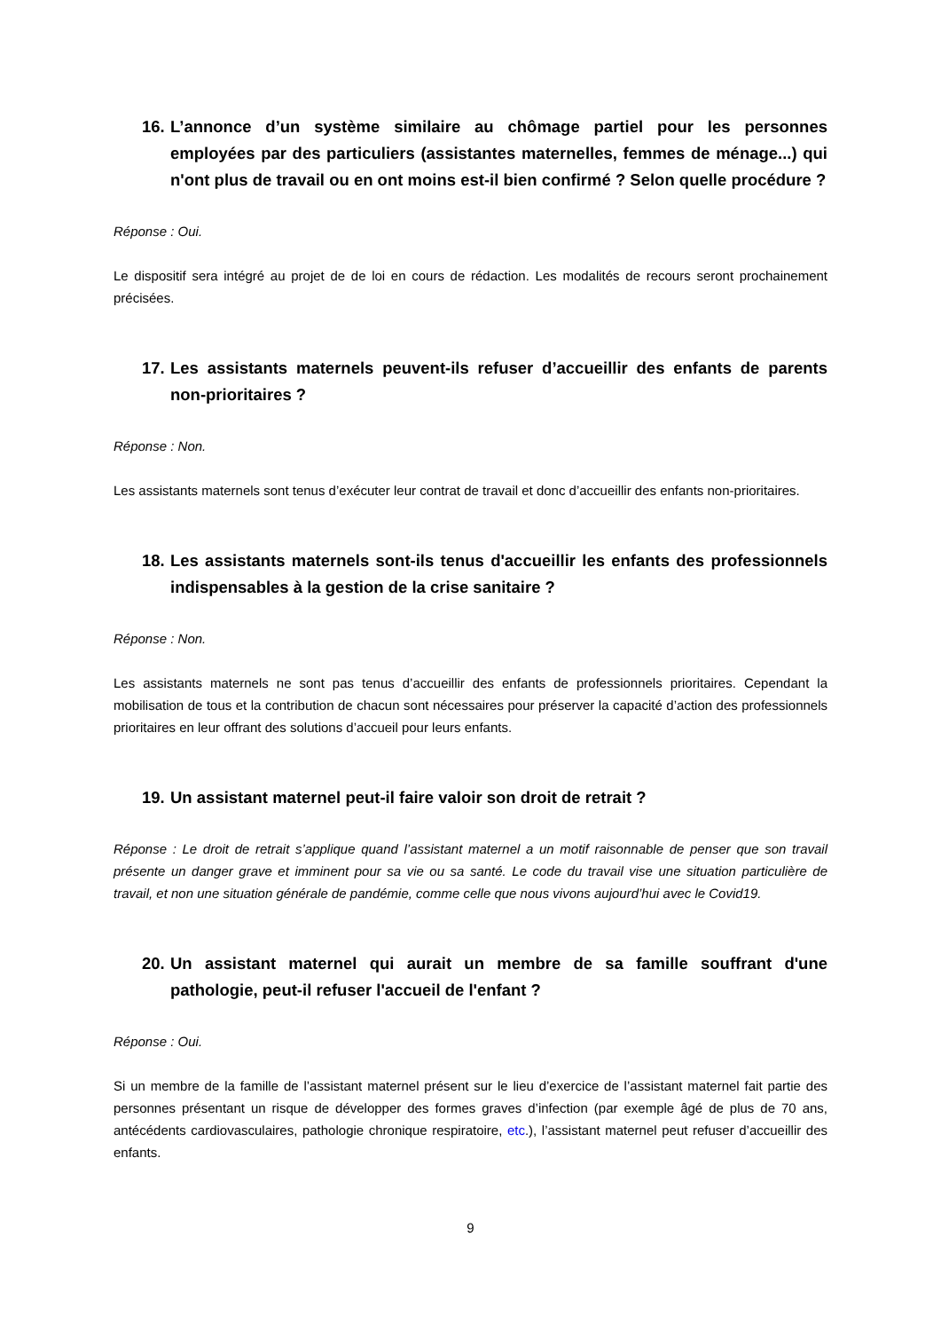16. L’annonce d’un système similaire au chômage partiel pour les personnes employées par des particuliers (assistantes maternelles, femmes de ménage...) qui n'ont plus de travail ou en ont moins est-il bien confirmé ? Selon quelle procédure ?
Réponse : Oui.
Le dispositif sera intégré au projet de de loi en cours de rédaction. Les modalités de recours seront prochainement précisées.
17. Les assistants maternels peuvent-ils refuser d’accueillir des enfants de parents non-prioritaires ?
Réponse : Non.
Les assistants maternels sont tenus d’exécuter leur contrat de travail et donc d’accueillir des enfants non-prioritaires.
18. Les assistants maternels sont-ils tenus d'accueillir les enfants des professionnels indispensables à la gestion de la crise sanitaire ?
Réponse : Non.
Les assistants maternels ne sont pas tenus d’accueillir des enfants de professionnels prioritaires. Cependant la mobilisation de tous et la contribution de chacun sont nécessaires pour préserver la capacité d’action des professionnels prioritaires en leur offrant des solutions d’accueil pour leurs enfants.
19. Un assistant maternel peut-il faire valoir son droit de retrait ?
Réponse : Le droit de retrait s’applique quand l’assistant maternel a un motif raisonnable de penser que son travail présente un danger grave et imminent pour sa vie ou sa santé. Le code du travail vise une situation particulière de travail, et non une situation générale de pandémie, comme celle que nous vivons aujourd’hui avec le Covid19.
20. Un assistant maternel qui aurait un membre de sa famille souffrant d'une pathologie, peut-il refuser l'accueil de l'enfant ?
Réponse : Oui.
Si un membre de la famille de l’assistant maternel présent sur le lieu d’exercice de l’assistant maternel fait partie des personnes présentant un risque de développer des formes graves d’infection (par exemple âgé de plus de 70 ans, antécédents cardiovasculaires, pathologie chronique respiratoire, etc.), l’assistant maternel peut refuser d’accueillir des enfants.
9